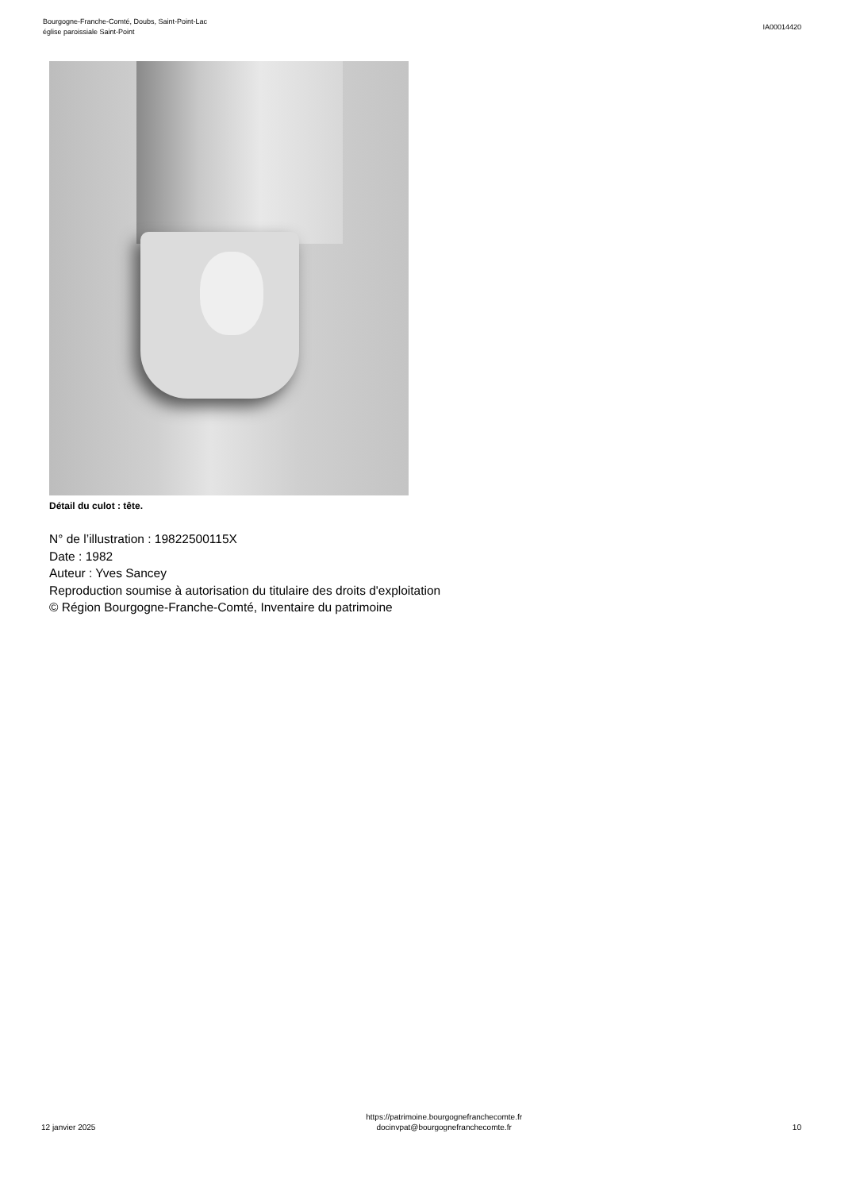Bourgogne-Franche-Comté, Doubs, Saint-Point-Lac
église paroissiale Saint-Point
IA00014420
Détail du culot : tête.
N° de l’illustration : 19822500115X
Date : 1982
Auteur : Yves Sancey
Reproduction soumise à autorisation du titulaire des droits d'exploitation
© Région Bourgogne-Franche-Comté, Inventaire du patrimoine
12 janvier 2025
https://patrimoine.bourgognefranchecomte.fr
docinvpat@bourgognefranchecomte.fr
10